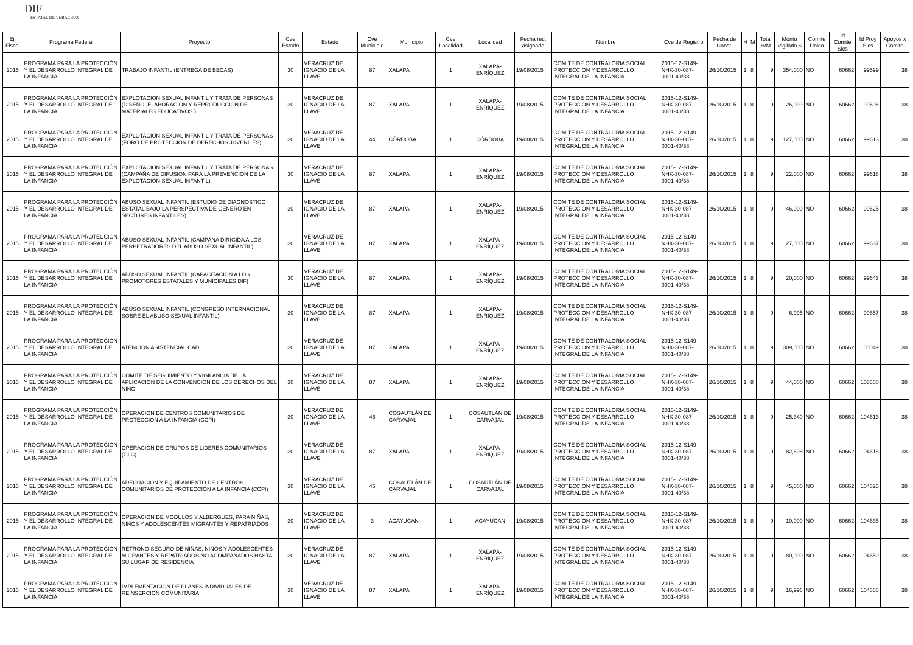DIF
ESTATAL DE VERACRUZ
| Ej. Fiscal | Programa Federal | Proyecto | Cve Estado | Estado | Cve Municipio | Municipio | Cve Localidad | Localidad | Fecha rec. asignado | Nombre | Cve de Registro | Fecha de Const. | H | M | Total H/M | Monto Vigilado $ | Comite Unico | Id Comite Sics | Id Proy Sics | Apoyos x Comite |
| --- | --- | --- | --- | --- | --- | --- | --- | --- | --- | --- | --- | --- | --- | --- | --- | --- | --- | --- | --- | --- |
| 2015 | PROGRAMA PARA LA PROTECCIÓN Y EL DESARROLLO INTEGRAL DE LA INFANCIA | TRABAJO INFANTIL (ENTREGA DE BECAS) | 30 | VERACRUZ DE IGNACIO DE LA LLAVE | 87 | XALAPA | 1 | XALAPA-ENRÍQUEZ | 19/08/2015 | COMITE DE CONTRALORIA SOCIAL PROTECCION Y DESARROLLO INTEGRAL DE LA INFANCIA | 2015-12-S149-NHK-30-087-0001-40/38 | 26/10/2015 | 1 | 8 | 9 | 354,000 | NO | 60662 | 99599 | 38 |
| 2015 | PROGRAMA PARA LA PROTECCIÓN Y EL DESARROLLO INTEGRAL DE LA INFANCIA | EXPLOTACION SEXUAL INFANTIL Y TRATA DE PERSONAS (DISEÑO ,ELABORACION Y REPRODUCCION DE MATERIALES EDUCATIVOS ) | 30 | VERACRUZ DE IGNACIO DE LA LLAVE | 87 | XALAPA | 1 | XALAPA-ENRÍQUEZ | 19/08/2015 | COMITE DE CONTRALORIA SOCIAL PROTECCION Y DESARROLLO INTEGRAL DE LA INFANCIA | 2015-12-S149-NHK-30-087-0001-40/38 | 26/10/2015 | 1 | 8 | 9 | 26,099 | NO | 60662 | 99606 | 38 |
| 2015 | PROGRAMA PARA LA PROTECCIÓN Y EL DESARROLLO INTEGRAL DE LA INFANCIA | EXPLOTACION SEXUAL INFANTIL Y TRATA DE PERSONAS (FORO DE PROTECCION DE DERECHOS JUVENILES) | 30 | VERACRUZ DE IGNACIO DE LA LLAVE | 44 | CÓRDOBA | 1 | CÓRDOBA | 19/08/2015 | COMITE DE CONTRALORIA SOCIAL PROTECCION Y DESARROLLO INTEGRAL DE LA INFANCIA | 2015-12-S149-NHK-30-087-0001-40/38 | 26/10/2015 | 1 | 8 | 9 | 127,000 | NO | 60662 | 99613 | 38 |
| 2015 | PROGRAMA PARA LA PROTECCIÓN Y EL DESARROLLO INTEGRAL DE LA INFANCIA | EXPLOTACION SEXUAL INFANTIL Y TRATA DE PERSONAS (CAMPAÑA DE DIFUSION PARA LA PREVENCION DE LA EXPLOTACION SEXUAL INFANTIL) | 30 | VERACRUZ DE IGNACIO DE LA LLAVE | 87 | XALAPA | 1 | XALAPA-ENRÍQUEZ | 19/08/2015 | COMITE DE CONTRALORIA SOCIAL PROTECCION Y DESARROLLO INTEGRAL DE LA INFANCIA | 2015-12-S149-NHK-30-087-0001-40/38 | 26/10/2015 | 1 | 8 | 9 | 22,000 | NO | 60662 | 99618 | 38 |
| 2015 | PROGRAMA PARA LA PROTECCIÓN Y EL DESARROLLO INTEGRAL DE LA INFANCIA | ABUSO SEXUAL INFANTIL (ESTUDIO DE DIAGNOSTICO ESTATAL BAJO LA PERSPECTIVA DE GENERO EN SECTORES INFANTILES) | 30 | VERACRUZ DE IGNACIO DE LA LLAVE | 87 | XALAPA | 1 | XALAPA-ENRÍQUEZ | 19/08/2015 | COMITE DE CONTRALORIA SOCIAL PROTECCION Y DESARROLLO INTEGRAL DE LA INFANCIA | 2015-12-S149-NHK-30-087-0001-40/38 | 26/10/2015 | 1 | 8 | 9 | 46,000 | NO | 60662 | 99625 | 38 |
| 2015 | PROGRAMA PARA LA PROTECCIÓN Y EL DESARROLLO INTEGRAL DE LA INFANCIA | ABUSO SEXUAL INFANTIL (CAMPAÑA DIRIGIDA A LOS PERPETRADORES DEL ABUSO SEXUAL INFANTIL) | 30 | VERACRUZ DE IGNACIO DE LA LLAVE | 87 | XALAPA | 1 | XALAPA-ENRÍQUEZ | 19/08/2015 | COMITE DE CONTRALORIA SOCIAL PROTECCION Y DESARROLLO INTEGRAL DE LA INFANCIA | 2015-12-S149-NHK-30-087-0001-40/38 | 26/10/2015 | 1 | 8 | 9 | 27,000 | NO | 60662 | 99637 | 38 |
| 2015 | PROGRAMA PARA LA PROTECCIÓN Y EL DESARROLLO INTEGRAL DE LA INFANCIA | ABUSO SEXUAL INFANTIL (CAPACITACION A LOS PROMOTORES ESTATALES Y MUNICIPALES DIF) | 30 | VERACRUZ DE IGNACIO DE LA LLAVE | 87 | XALAPA | 1 | XALAPA-ENRÍQUEZ | 19/08/2015 | COMITE DE CONTRALORIA SOCIAL PROTECCION Y DESARROLLO INTEGRAL DE LA INFANCIA | 2015-12-S149-NHK-30-087-0001-40/38 | 26/10/2015 | 1 | 8 | 9 | 20,000 | NO | 60662 | 99643 | 38 |
| 2015 | PROGRAMA PARA LA PROTECCIÓN Y EL DESARROLLO INTEGRAL DE LA INFANCIA | ABUSO SEXUAL INFANTIL (CONGRESO INTERNACIONAL SOBRE EL ABUSO SEXUAL INFANTIL) | 30 | VERACRUZ DE IGNACIO DE LA LLAVE | 87 | XALAPA | 1 | XALAPA-ENRÍQUEZ | 19/08/2015 | COMITE DE CONTRALORIA SOCIAL PROTECCION Y DESARROLLO INTEGRAL DE LA INFANCIA | 2015-12-S149-NHK-30-087-0001-40/38 | 26/10/2015 | 1 | 8 | 9 | 6,995 | NO | 60662 | 99657 | 38 |
| 2015 | PROGRAMA PARA LA PROTECCIÓN Y EL DESARROLLO INTEGRAL DE LA INFANCIA | ATENCION ASISTENCIAL CADI | 30 | VERACRUZ DE IGNACIO DE LA LLAVE | 87 | XALAPA | 1 | XALAPA-ENRÍQUEZ | 19/08/2015 | COMITE DE CONTRALORIA SOCIAL PROTECCION Y DESARROLLO INTEGRAL DE LA INFANCIA | 2015-12-S149-NHK-30-087-0001-40/38 | 26/10/2015 | 1 | 8 | 9 | 309,000 | NO | 60662 | 100049 | 38 |
| 2015 | PROGRAMA PARA LA PROTECCIÓN Y EL DESARROLLO INTEGRAL DE LA INFANCIA | COMITE DE SEGUIMIENTO Y VIGILANCIA DE LA APLICACION DE LA CONVENCION DE LOS DERECHOS DEL NIÑO | 30 | VERACRUZ DE IGNACIO DE LA LLAVE | 87 | XALAPA | 1 | XALAPA-ENRÍQUEZ | 19/08/2015 | COMITE DE CONTRALORIA SOCIAL PROTECCION Y DESARROLLO INTEGRAL DE LA INFANCIA | 2015-12-S149-NHK-30-087-0001-40/38 | 26/10/2015 | 1 | 8 | 9 | 44,000 | NO | 60662 | 103500 | 38 |
| 2015 | PROGRAMA PARA LA PROTECCIÓN Y EL DESARROLLO INTEGRAL DE LA INFANCIA | OPERACION DE CENTROS COMUNITARIOS DE PROTECCION A LA INFANCIA (CCPI) | 30 | VERACRUZ DE IGNACIO DE LA LLAVE | 46 | COSAUTLÁN DE CARVAJAL | 1 | COSAUTLÁN DE CARVAJAL | 19/08/2015 | COMITE DE CONTRALORIA SOCIAL PROTECCION Y DESARROLLO INTEGRAL DE LA INFANCIA | 2015-12-S149-NHK-30-087-0001-40/38 | 26/10/2015 | 1 | 8 | 9 | 25,340 | NO | 60662 | 104613 | 38 |
| 2015 | PROGRAMA PARA LA PROTECCIÓN Y EL DESARROLLO INTEGRAL DE LA INFANCIA | OPERACION DE GRUPOS DE LIDERES COMUNITARIOS (GLC) | 30 | VERACRUZ DE IGNACIO DE LA LLAVE | 87 | XALAPA | 1 | XALAPA-ENRÍQUEZ | 19/08/2015 | COMITE DE CONTRALORIA SOCIAL PROTECCION Y DESARROLLO INTEGRAL DE LA INFANCIA | 2015-12-S149-NHK-30-087-0001-40/38 | 26/10/2015 | 1 | 8 | 9 | 82,698 | NO | 60662 | 104618 | 38 |
| 2015 | PROGRAMA PARA LA PROTECCIÓN Y EL DESARROLLO INTEGRAL DE LA INFANCIA | ADECUACION Y EQUIPAMIENTO DE CENTROS COMUNITARIOS DE PROTECCION A LA INFANCIA (CCPI) | 30 | VERACRUZ DE IGNACIO DE LA LLAVE | 46 | COSAUTLÁN DE CARVAJAL | 1 | COSAUTLÁN DE CARVAJAL | 19/08/2015 | COMITE DE CONTRALORIA SOCIAL PROTECCION Y DESARROLLO INTEGRAL DE LA INFANCIA | 2015-12-S149-NHK-30-087-0001-40/38 | 26/10/2015 | 1 | 8 | 9 | 45,000 | NO | 60662 | 104625 | 38 |
| 2015 | PROGRAMA PARA LA PROTECCIÓN Y EL DESARROLLO INTEGRAL DE LA INFANCIA | OPERACION DE MODULOS Y ALBERGUES, PARA NIÑAS, NIÑOS Y ADOLESCENTES MIGRANTES Y REPATRIADOS | 30 | VERACRUZ DE IGNACIO DE LA LLAVE | 3 | ACAYUCAN | 1 | ACAYUCAN | 19/08/2015 | COMITE DE CONTRALORIA SOCIAL PROTECCION Y DESARROLLO INTEGRAL DE LA INFANCIA | 2015-12-S149-NHK-30-087-0001-40/38 | 26/10/2015 | 1 | 8 | 9 | 10,000 | NO | 60662 | 104635 | 38 |
| 2015 | PROGRAMA PARA LA PROTECCIÓN Y EL DESARROLLO INTEGRAL DE LA INFANCIA | RETRONO SEGURO DE NIÑAS, NIÑOS Y ADOLESCENTES MIGRANTES Y REPATRIADOS NO ACOMPAÑADOS HASTA SU LUGAR DE RESIDENCIA | 30 | VERACRUZ DE IGNACIO DE LA LLAVE | 87 | XALAPA | 1 | XALAPA-ENRÍQUEZ | 19/08/2015 | COMITE DE CONTRALORIA SOCIAL PROTECCION Y DESARROLLO INTEGRAL DE LA INFANCIA | 2015-12-S149-NHK-30-087-0001-40/38 | 26/10/2015 | 1 | 8 | 9 | 80,000 | NO | 60662 | 104650 | 38 |
| 2015 | PROGRAMA PARA LA PROTECCIÓN Y EL DESARROLLO INTEGRAL DE LA INFANCIA | IMPLEMENTACION DE PLANES INDIVIDUALES DE REINSERCION COMUNITARIA | 30 | VERACRUZ DE IGNACIO DE LA LLAVE | 87 | XALAPA | 1 | XALAPA-ENRÍQUEZ | 19/08/2015 | COMITE DE CONTRALORIA SOCIAL PROTECCION Y DESARROLLO INTEGRAL DE LA INFANCIA | 2015-12-S149-NHK-30-087-0001-40/38 | 26/10/2015 | 1 | 8 | 9 | 16,996 | NO | 60662 | 104666 | 38 |